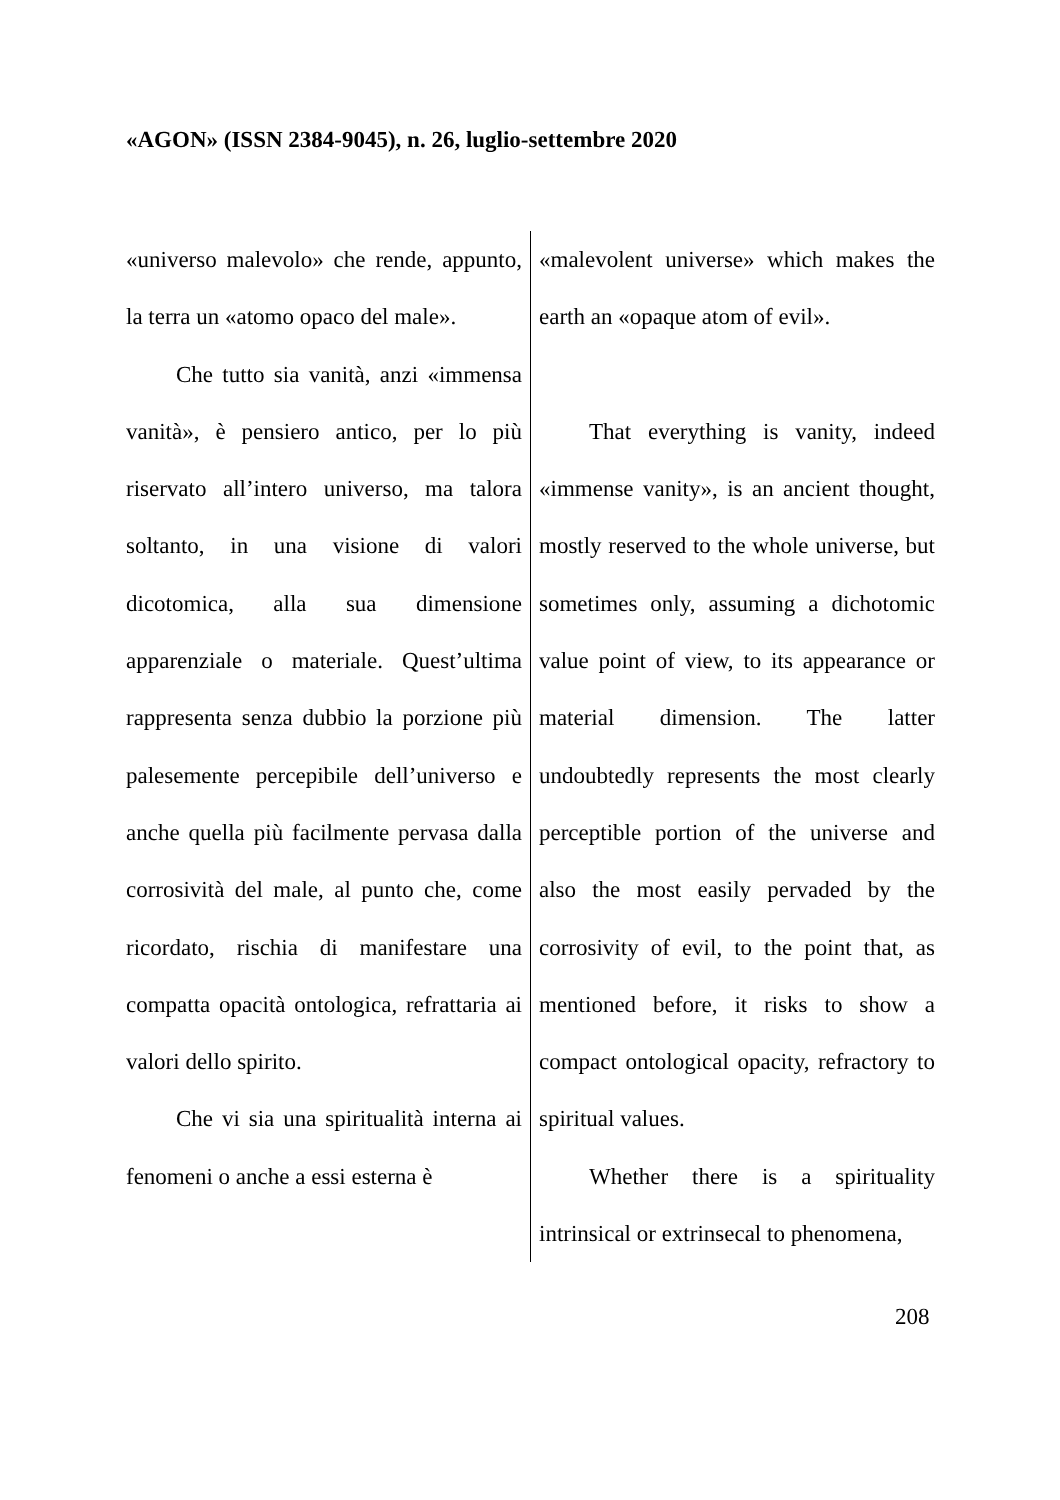«AGON» (ISSN 2384-9045), n. 26, luglio-settembre 2020
| «universo malevolo» che rende, appunto, la terra un «atomo opaco del male». Che tutto sia vanità, anzi «immensa vanità», è pensiero antico, per lo più riservato all’intero universo, ma talora soltanto, in una visione di valori dicotomica, alla sua dimensione apparenziale o materiale. Quest’ultima rappresenta senza dubbio la porzione più palesemente percepibile dell’universo e anche quella più facilmente pervasa dalla corrosività del male, al punto che, come ricordato, rischia di manifestare una compatta opacità ontologica, refrattaria ai valori dello spirito. Che vi sia una spiritualità interna ai fenomeni o anche a essi esterna è | «malevolent universe» which makes the earth an «opaque atom of evil». That everything is vanity, indeed «immense vanity», is an ancient thought, mostly reserved to the whole universe, but sometimes only, assuming a dichotomic value point of view, to its appearance or material dimension. The latter undoubtedly represents the most clearly perceptible portion of the universe and also the most easily pervaded by the corrosivity of evil, to the point that, as mentioned before, it risks to show a compact ontological opacity, refractory to spiritual values. Whether there is a spirituality intrinsical or extrinsecal to phenomena, |
208